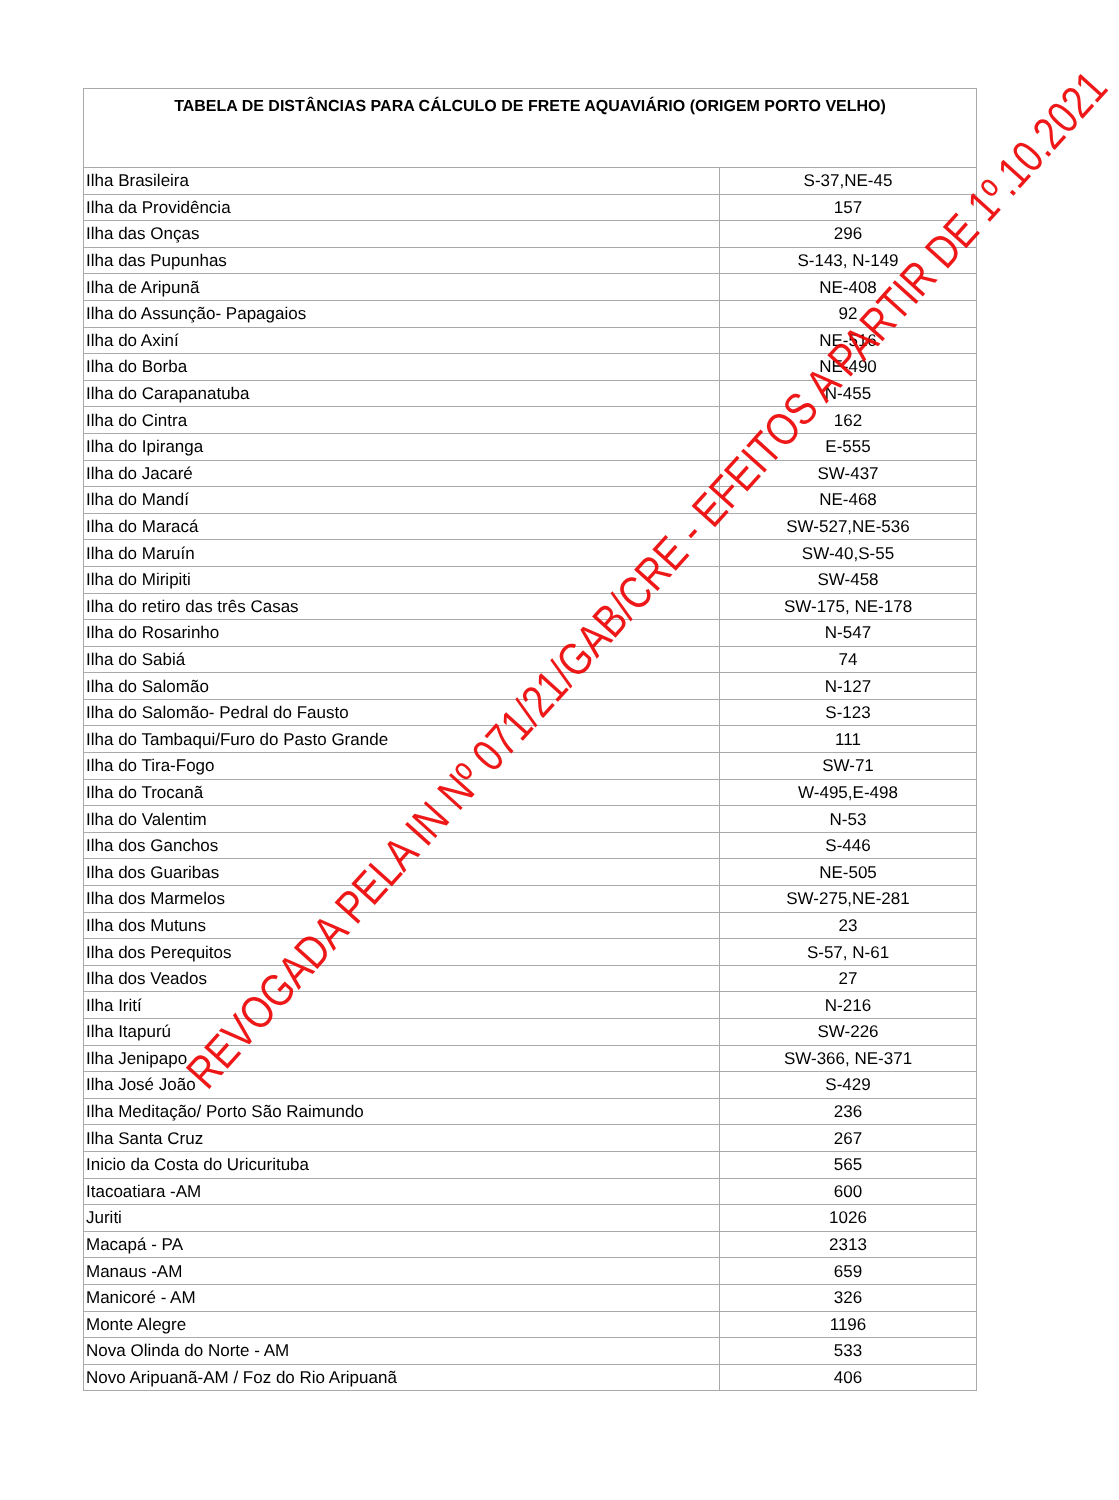| TABELA DE DISTÂNCIAS PARA CÁLCULO DE FRETE AQUAVIÁRIO (ORIGEM PORTO VELHO) | |
| --- | --- |
| Ilha Brasileira | S-37,NE-45 |
| Ilha da Providência | 157 |
| Ilha das Onças | 296 |
| Ilha das Pupunhas | S-143, N-149 |
| Ilha de Aripunã | NE-408 |
| Ilha do Assunção- Papagaios | 92 |
| Ilha do Axiní | NE-516 |
| Ilha do Borba | NE-490 |
| Ilha do Carapanatuba | N-455 |
| Ilha do Cintra | 162 |
| Ilha do Ipiranga | E-555 |
| Ilha do Jacaré | SW-437 |
| Ilha do Mandí | NE-468 |
| Ilha do Maracá | SW-527,NE-536 |
| Ilha do Maruín | SW-40,S-55 |
| Ilha do Miripiti | SW-458 |
| Ilha do retiro das três Casas | SW-175, NE-178 |
| Ilha do Rosarinho | N-547 |
| Ilha do Sabiá | 74 |
| Ilha do Salomão | N-127 |
| Ilha do Salomão- Pedral do Fausto | S-123 |
| Ilha do Tambaqui/Furo do Pasto Grande | 111 |
| Ilha do Tira-Fogo | SW-71 |
| Ilha do Trocanã | W-495,E-498 |
| Ilha do Valentim | N-53 |
| Ilha dos Ganchos | S-446 |
| Ilha dos Guaribas | NE-505 |
| Ilha dos Marmelos | SW-275,NE-281 |
| Ilha dos Mutuns | 23 |
| Ilha dos Perequitos | S-57, N-61 |
| Ilha dos Veados | 27 |
| Ilha Irití | N-216 |
| Ilha Itapurú | SW-226 |
| Ilha Jenipapo | SW-366, NE-371 |
| Ilha José João | S-429 |
| Ilha Meditação/ Porto São Raimundo | 236 |
| Ilha Santa Cruz | 267 |
| Inicio da Costa do Uricurituba | 565 |
| Itacoatiara -AM | 600 |
| Juriti | 1026 |
| Macapá - PA | 2313 |
| Manaus -AM | 659 |
| Manicoré - AM | 326 |
| Monte Alegre | 1196 |
| Nova Olinda do Norte - AM | 533 |
| Novo Aripuanã-AM / Foz do Rio Aripuanã | 406 |
REVOGADA PELA IN Nº 071/21/GAB/CRE - EFEITOS A PARTIR DE 1º.10.2021